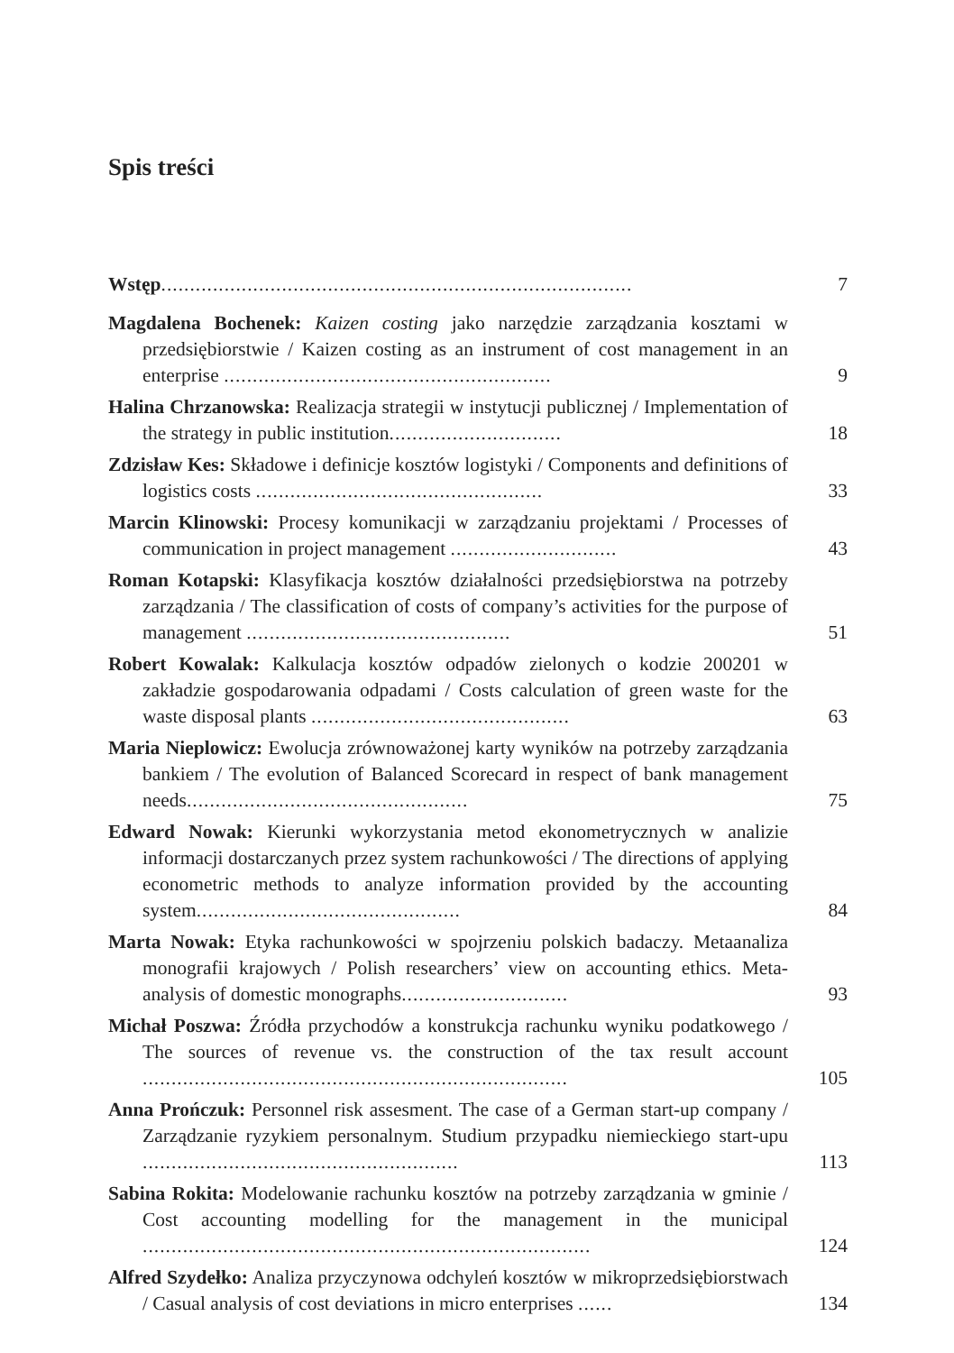Spis treści
Wstęp..................................................................................
7
Magdalena Bochenek: Kaizen costing jako narzędzie zarządzania kosztami w przedsiębiorstwie / Kaizen costing as an instrument of cost management in an enterprise .........................................................
9
Halina Chrzanowska: Realizacja strategii w instytucji publicznej / Implementation of the strategy in public institution..............................
18
Zdzisław Kes: Składowe i definicje kosztów logistyki / Components and definitions of logistics costs ..................................................
33
Marcin Klinowski: Procesy komunikacji w zarządzaniu projektami / Processes of communication in project management .............................
43
Roman Kotapski: Klasyfikacja kosztów działalności przedsiębiorstwa na potrzeby zarządzania / The classification of costs of company’s activities for the purpose of management ..............................................
51
Robert Kowalak: Kalkulacja kosztów odpadów zielonych o kodzie 200201 w zakładzie gospodarowania odpadami / Costs calculation of green waste for the waste disposal plants .............................................
63
Maria Nieplowicz: Ewolucja zrównoważonej karty wyników na potrzeby zarządzania bankiem / The evolution of Balanced Scorecard in respect of bank management needs.................................................
75
Edward Nowak: Kierunki wykorzystania metod ekonometrycznych w analizie informacji dostarczanych przez system rachunkowości / The directions of applying econometric methods to analyze information provided by the accounting system..............................................
84
Marta Nowak: Etyka rachunkowości w spojrzeniu polskich badaczy. Metaanaliza monografii krajowych / Polish researchers’ view on accounting ethics. Meta-analysis of domestic monographs.............................
93
Michał Poszwa: Źródła przychodów a konstrukcja rachunku wyniku podatkowego / The sources of revenue vs. the construction of the tax result account ..........................................................................
105
Anna Prończuk: Personnel risk assesment. The case of a German start-up company / Zarządzanie ryzykiem personalnym. Studium przypadku niemieckiego start-upu .......................................................
113
Sabina Rokita: Modelowanie rachunku kosztów na potrzeby zarządzania w gminie / Cost accounting modelling for the management in the municipal ..............................................................................
124
Alfred Szydełko: Analiza przyczynowa odchyleń kosztów w mikroprzedsiębiorstwach / Casual analysis of cost deviations in micro enterprises ......
134